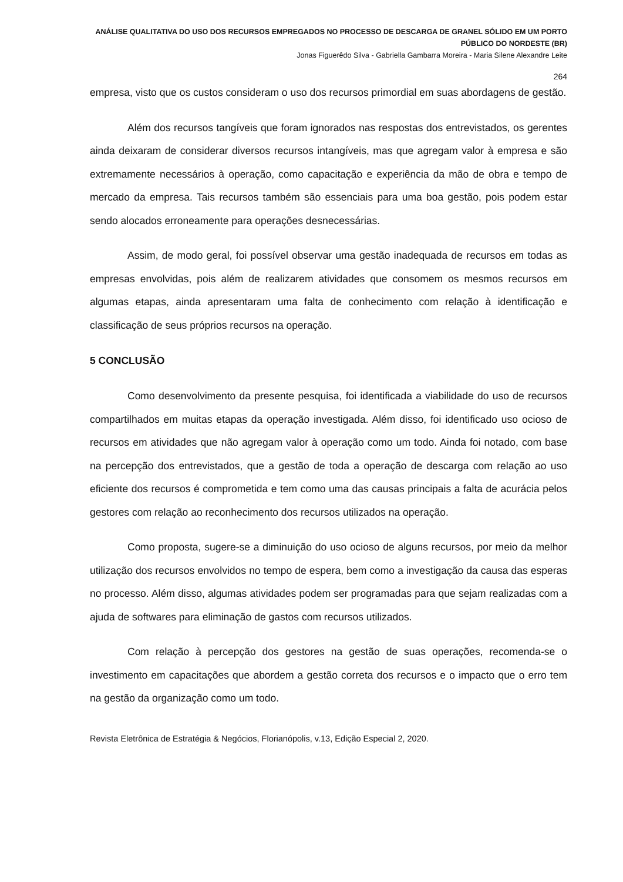ANÁLISE QUALITATIVA DO USO DOS RECURSOS EMPREGADOS NO PROCESSO DE DESCARGA DE GRANEL SÓLIDO EM UM PORTO PÚBLICO DO NORDESTE (BR)
Jonas Figuerêdo Silva - Gabriella Gambarra Moreira - Maria Silene Alexandre Leite
264
empresa, visto que os custos consideram o uso dos recursos primordial em suas abordagens de gestão.
Além dos recursos tangíveis que foram ignorados nas respostas dos entrevistados, os gerentes ainda deixaram de considerar diversos recursos intangíveis, mas que agregam valor à empresa e são extremamente necessários à operação, como capacitação e experiência da mão de obra e tempo de mercado da empresa. Tais recursos também são essenciais para uma boa gestão, pois podem estar sendo alocados erroneamente para operações desnecessárias.
Assim, de modo geral, foi possível observar uma gestão inadequada de recursos em todas as empresas envolvidas, pois além de realizarem atividades que consomem os mesmos recursos em algumas etapas, ainda apresentaram uma falta de conhecimento com relação à identificação e classificação de seus próprios recursos na operação.
5 CONCLUSÃO
Como desenvolvimento da presente pesquisa, foi identificada a viabilidade do uso de recursos compartilhados em muitas etapas da operação investigada. Além disso, foi identificado uso ocioso de recursos em atividades que não agregam valor à operação como um todo. Ainda foi notado, com base na percepção dos entrevistados, que a gestão de toda a operação de descarga com relação ao uso eficiente dos recursos é comprometida e tem como uma das causas principais a falta de acurácia pelos gestores com relação ao reconhecimento dos recursos utilizados na operação.
Como proposta, sugere-se a diminuição do uso ocioso de alguns recursos, por meio da melhor utilização dos recursos envolvidos no tempo de espera, bem como a investigação da causa das esperas no processo. Além disso, algumas atividades podem ser programadas para que sejam realizadas com a ajuda de softwares para eliminação de gastos com recursos utilizados.
Com relação à percepção dos gestores na gestão de suas operações, recomenda-se o investimento em capacitações que abordem a gestão correta dos recursos e o impacto que o erro tem na gestão da organização como um todo.
Revista Eletrônica de Estratégia & Negócios, Florianópolis, v.13, Edição Especial 2, 2020.